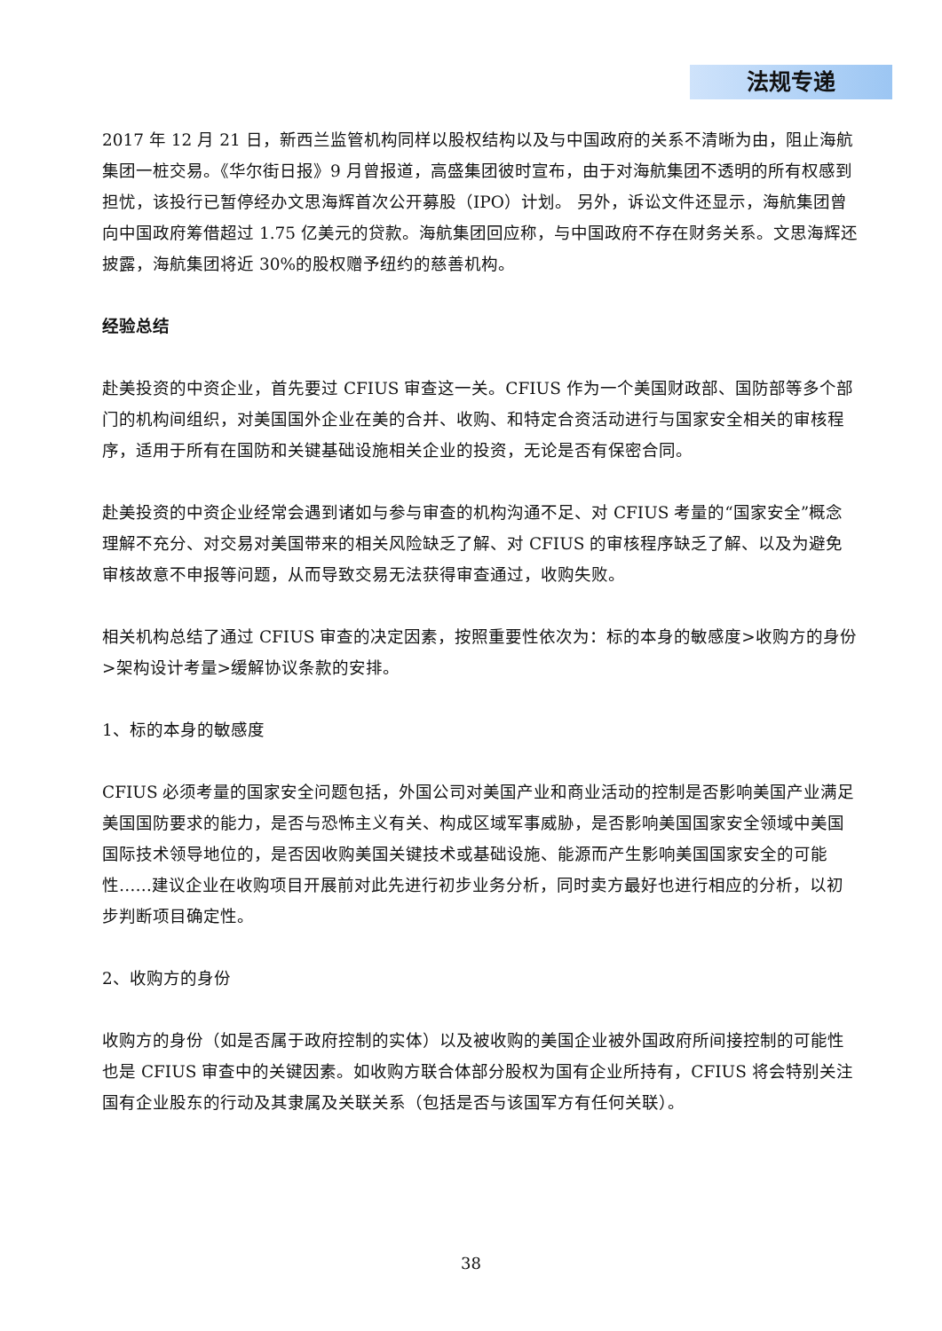法规专递
2017 年 12 月 21 日，新西兰监管机构同样以股权结构以及与中国政府的关系不清晰为由，阻止海航集团一桩交易。《华尔街日报》9 月曾报道，高盛集团彼时宣布，由于对海航集团不透明的所有权感到担忧，该投行已暂停经办文思海辉首次公开募股（IPO）计划。 另外，诉讼文件还显示，海航集团曾向中国政府筹借超过 1.75 亿美元的贷款。海航集团回应称，与中国政府不存在财务关系。文思海辉还披露，海航集团将近 30%的股权赠予纽约的慈善机构。
经验总结
赴美投资的中资企业，首先要过 CFIUS 审查这一关。CFIUS 作为一个美国财政部、国防部等多个部门的机构间组织，对美国国外企业在美的合并、收购、和特定合资活动进行与国家安全相关的审核程序，适用于所有在国防和关键基础设施相关企业的投资，无论是否有保密合同。
赴美投资的中资企业经常会遇到诸如与参与审查的机构沟通不足、对 CFIUS 考量的“国家安全”概念理解不充分、对交易对美国带来的相关风险缺乏了解、对 CFIUS 的审核程序缺乏了解、以及为避免审核故意不申报等问题，从而导致交易无法获得审查通过，收购失败。
相关机构总结了通过 CFIUS 审查的决定因素，按照重要性依次为：标的本身的敏感度>收购方的身份>架构设计考量>缓解协议条款的安排。
1、标的本身的敏感度
CFIUS 必须考量的国家安全问题包括，外国公司对美国产业和商业活动的控制是否影响美国产业满足美国国防要求的能力，是否与恐怖主义有关、构成区域军事威胁，是否影响美国国家安全领域中美国国际技术领导地位的，是否因收购美国关键技术或基础设施、能源而产生影响美国国家安全的可能性……建议企业在收购项目开展前对此先进行初步业务分析，同时卖方最好也进行相应的分析，以初步判断项目确定性。
2、收购方的身份
收购方的身份（如是否属于政府控制的实体）以及被收购的美国企业被外国政府所间接控制的可能性也是 CFIUS 审查中的关键因素。如收购方联合体部分股权为国有企业所持有，CFIUS 将会特别关注国有企业股东的行动及其隶属及关联关系（包括是否与该国军方有任何关联）。
38